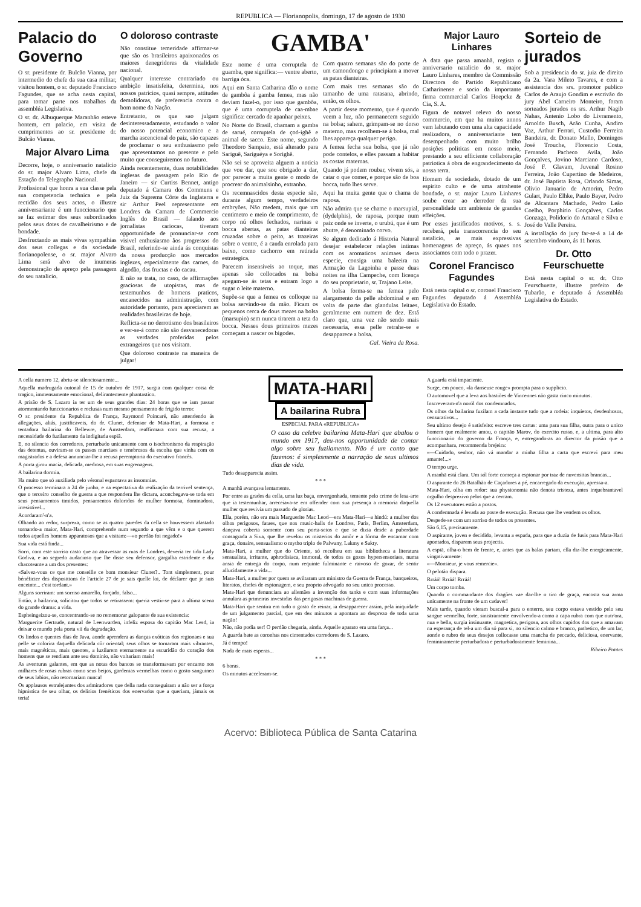REPUBLICA — Florianopolis, domingo, 17 de agosto de 1930
Palacio do Governo
O sr. presidente dr. Bulcão Vianna, por intermedio do chefe da sua casa militar, visitou hontem, o sr. deputado Francisco Fagundes, que se acha nesta capital, para tomar parte nos trabalhos da assembléa Legislativa.
O sr. dr. Albuquerque Maranhão esteve hontem, em palacio, em visita de cumprimentos ao sr. presidente dr. Bulcão Vianna.
Major Alvaro Lima
Decorre, hoje, o anniversario natalicio do sr. major Alvaro Lima, chefe da Estação do Telegrapho Nacional.
Profissional que honra a sua classe pela sua competencia technica e pela rectidão dos seus actos, o illustre anniversariante é um funccionario que se faz estimar dos seus subordinados pelos seus dotes de cavalheirismo e de bondade.
Desfructando as mais vivas sympathias dos seus collegas e da sociedade florianopolense, o sr. major Alvaro Lima será alvo de inumeras demonstração de apreço pela passagem do seu natalicio.
O doloroso contraste
Não constitue temeridade affirmar-se que são os brasileiros apaixonados os maiores denegridores da vitalidade nacional.
Qualquer interesse contrariado ou ambição insatisfeita, determina, nos nossos patricios, quasi sempre, attitudes demolidoras, de preferencia contra o bom nome da Nação.
Entretanto, os que sao julgam desinteressadamente, estudando o valor do nosso potencial economico e a marcha ascencional do paiz, são capazes de proclamar o seu enthusiasmo pelo que apresentamos no presente e pelo muito que conseguiremos no futuro.
Ainda recentemente, duas notabilidades inglesas de passagem pelo Rio de Janeiro — sir Curtiss Bennet, antigo deputado á Camara dos Communs e Juiz da Suprema Côrte da Inglaterra e sir Arthur Peel representante em Londres da Camara de Commercio Inglês do Brasil — falando aos jornalistas cariocas, tiveram opportunidade de pronunciar-se com visivel enthusiasmo ãos progressos do Brasil, referindo-se ainda ás conquistas da nossa producção nos mercados inglezes, especialmente das carnes, do algodão, das fructas e do cacau.
E não se trata, no caso, de affirmações graciosas de utopistas, mas de testemunhos de homens praticos, encanecidos na administração, com autoridade portanto, para apreciarem as realidades brasileiras de hoje.
Reflicta-se no derrotismo dos brasileiros e ver-se-á como não são desvanecedoras as verdades proferidas pelos extrangeiros que nos visitam.
Que doloroso contraste na maneira de julgar!
GAMBA'
Este nome é uma corruptela de guamba, que significa:— ventre aberto, barriga óca.
Aqui em Santa Catharina dão o nome de gambôa á gamba femea, mas não deviam fazel-o, por isso que gambôa, que é uma corruptela de caa-mbae significa: cercado de apanhar peixes.
No Norte do Brasil, chamam a gamba de sarué, corruptela de çoó-ighê e animal de sacco. Este nome, segundo Theodoro Sampaio, está alterado para Sariguê, Sariguéya e Sorighê.
Não sei se aproveita alguem a noticia que vou dar, que sou obrigado a dar, por parecer a muita gente o modo de procrear do animalsinho, extranho.
Os recemnascidos desta especie são, durante algum tempo, verdadeiros embryões. Não medem, mais que um centimetro e meio de comprimento, de corpo nú olhos fechados, narinas e bocca abertas, as patas dianteiras cruzadas sobre o peito, as trazeiras sobre o ventre, é a cauda enrolada para baixo, como cachorro em retirada estrategica.
Parecem insensiveis ao toque, mas apenas são collocados na bolsa apegam-se ás tetas e entram logo a sugar o leite materno.
Supõe-se que a femea os colloque na bolsa servindo-se da mão. Ficam os pequenos cerca de dous mezes na bolsa (marsupio) sem nunca tirarem a teta da bocca. Nesses dous primeiros mezes começam a nascer os bigodes.
Com quatro semanas são do porte de um camondongo e principiam a mover as patas dianteiras.
Com mais tres semanas são do tamanho de uma ratasana, abrindo, então, os olhos.
A partir desse momento, que é quando veem a luz, não permanecem seguido na bolsa; sahem, grimpam-se no dorso materno, mas recolhem-se á bolsa, mal lhes appareça qualquer perigo.
A femea fecha sua bolsa, que já não pode contelos, e elles passam a habitar as costas maternas.
Quando já podem roubar, vivem sós, a catar o que comer, e porque são de boa bocca, tudo lhes serve.
Aqui ha muita gente que o chama de raposa.
Não admira que se chame o marsupial, (dydelphis), de raposa, porque num paiz onde se inverte, o urubú, que é um abutre, é denominado corvo.
Se algum dedicado á Historia Natural desejar estabelecer relações intimas com os aromaticos animaes desta especie, consiga uma baleeira na Armação da Lagoinha e passe duas noites na ilha Campeche, com licença do seu proprietario, sr. Trajano Leite.
A bolsa forma-se na femea pelo alargamento da pelle abdominal e em volta de parte das glandulas leitaes, geralmente em numero de dez. Está claro que, uma vez não sendo mais necessaria, essa pelle retrahe-se e desapparece a bolsa.
Gal. Vieira da Rosa.
Major Lauro Linhares
A data que passa amanhã, regista o anniversario natalicio do sr. major Lauro Linhares, membro da Commissão Directora do Partido Republicano Catharinense e socio da importante firma commercial Carlos Hoepcke & Cia, S. A.
Figura de notavel relevo do nosso commercio, em que ha muitos annos vem labutando com uma alta capacidade realizadora, o anniversariante tem desempenhado com muito brilho posições politicas em nosso meio, prestando a seu efficiente collaboração patriotica á obra de engrandecimento da nossa terra.
Homem de sociedade, dotado de um espirito culto e de uma attrahente bondade, o sr. major Lauro Linhares soube crear ao derredor da sua personalidade um ambiente de grandes effeições.
Por esses justificados motivos, s. s. receberá, pela transcorrencia do seu natalicio, as mais expressivas homenagens de apreço, ás quaes nos associamos com todo o prazer.
Coronel Francisco Fagundes
Está nesta capital o sr. coronel Francisco Fagundes deputado á Assembléa Legislativa do Estado.
Sorteio de jurados
Sob a presidencia do sr. juiz de direito da 2a. Vara Mileto Tavares, e com a assistencia dos srs. promotor publico Carlos de Araujo Gondim e escrivão do jury Abel Carneiro Monteiro, foram sorteados jurados os srs. Arthur Nagib Nahas, Antenio Lobo do Livramento, Arnoldo Busch, Arão Cunha, Andiro Vaz, Arthur Ferrari, Custodio Ferreira Bandeira, dr. Donato Mello, Domingos José Trouche, Florencio Costa, Fernando Pacheco Avila, João Gonçalves, Jovino Marciano Cardoso, José F. Glavam, Juvenal Rosino Ferreira, João Cupertino de Medeiros, dr. José Baptista Rosa, Orlando Simas, Olivio Januario de Amorim, Pedro Gulart, Paulo Elhke, Paulo Bayer, Pedro de Alcantara Machado, Pedro Leão Coelho, Porphirio Gonçalves, Carlos Gonzaga, Polidorio do Amaral e Silva e José do Valle Pereira.
A installação do jury far-se-á a 14 de setembro vindouro, ás 11 horas.
Dr. Otto Feurschuette
Está nesta capital o sr. dr. Otto Feurschuette, illustre prefeito de Tubarão, e deputado á Assembléa Legislativa do Estado.
A cella numero 12, abriu-se silenciosamente...
Aquella madrugada outonal de 15 de outubro de 1917, surgia com qualquer coisa de tragico, immensamente emocional, delirantemente phantastico.
A prisão de S. Lazaro ia ter um de seus grandes dias: 24 horas que se iam passar atormentando funccionarios e reclusas num mesmo pensamento de frigido terror.
O sr. presidente da Republica de França, Raymond Poincaré, não attendendo ás allegações, aliás, justificaveis, do dr. Clunet, defensor de Mata-Hari, a formosa e tentadora bailarina do Bellewre, de Amsterdam, reaffirmara com sua recusa, a necessidade do fuzilamento da indigitada espiã.
E, no silencio dos corredores, perturbado unicamente com o isochronismo da respiração das detentas, ouviram-se os passos marciaes e tenebrosos da escolta que vinha com os magistrados e a defesa annunciar-lhe a recusa peremptoria do executivo francês.
A porta girou macia, delicada, medrosa, em suas engrenagens.
A bailarina dormia.
Ha muito que só auxiliada pelo véronal espantava as insomnias.
O processo terminara a 24 de junho, e na espectativa da realização da terrivel sentença, que o terceiro conselho de guerra a que respondera lhe dictara, aconchegava-se toda em seus pensamentos timidos, pensamentos doloridos de mulher formosa, dominadora, irresistivel...
Acordaram'-n'a.
Olhando ao redor, surpreza, como se as quatro paredes da cella se houvessem afastado tornando-a maior, Mata-Hari, comprehende num segundo a que vêm e o que querem todos aquelles homens apparatosos que a visitam:—«o perdão foi negado!»
Sua vida está finda...
Sorri, com este sorriso casto que ao atravessar as ruas de Londres, deveria ter tido Lady Godiva, e ao segredo audacioso que lhe disse seu defensor, gargalha estridente e diz chacoteante a um dos presentes:
«Salvez-vous ce que me conseille ce bom monsieur Clunet?.. Tont simplement, pour bénéficier des dispositions de l'article 27 de je sais quelle loi, de déclarer que je suis enceinte... c'est tordant.»
Alguns sorriram: um sorriso amarello, forçado, falso...
Então, a bailarina, solicitou que todos se retirassem: queria vestir-se para a ultima scena do grande drama: a vida.
Espheingeizou-se, concentrando-se no rememorar galopante de sua existencia:
Marguerite Gertrude, natural de Leenwarden, infeliz esposa do capitão Mac Lesd, ia deixar o mundo pela porta vii da degradação.
Os lindos e quentes dias de Java, aonde aprendera as danças exóticas dos regionaes e sua pelle se colorira daquella delicada côr oriental; seus olhos se tornaram mais vibrantes, mais magnéticos, mais quentes, a luzilarem eternamente na escuridão do coração dos homens que se rendiam ante seu dominio, não voltariam mais!
As aventuras galantes, em que as notas dos bancos se transformavam por encanto nos milhares de rosas rubras como seus beijos, gardenias vermelhas como o gosto sanguineo de seus labios, não retornariam nunca!
Os applausos estralejantes dos admiradores que della nada conseguiram a não ser a força hipnistica de seu olhar, os delirios frenéticos dos enervados que a queriam, jámais os teria!
MATA-HARI A bailarina Rubra
ESPECIAL PARA «REPUBLICA»
O caso da celebre bailarina Mata-Hari que abalou o mundo em 1917, deu-nos opportunidade de contar algo sobre seu fuzilamento. Não é um conto que fazemos: é simplesmente a narração de seus ultimos dias de vida.
Tudo desapparecia assim.
* * *
A manhã avançava lentamente.
Por entre as grades da cella, uma luz baça, envergonhada, temente pelo crime de lesa-arte que ia testemunhar, arreceiava-se em offender com sua presença a memoria daquella mulher que revivia um passado de glorias.
Ella, porém, não era mais Marguerite Mac Leod—era Mata-Hari—a hindú: a mulher dos olhos perigosos, fataes, que nos music-halls de Londres, Paris, Berlim, Amsterdam, dançava coberta somente com seu porta-seios e que se dizia desde a puberdade consagrada a Siva, que lhe revelou os misterios do amôr e a fórma de encarnar com graça, donaire, sensualismo o mytho triplo de Palwany, Lakmy e Sakty.
Mata-Hari, a mulher que do Oriente, só recolheu em sua bibliotheca a literatura sensualista, irritante, aphrodisiaca, immoral, de todos os gozos hypersensoriaes, numa ansia de entrega do corpo, num requinte fulminante e raivoso de gozar, de sentir allucidamente a vida...
Mata-Hari, a mulher por quem se aviltaram um ministro da Guerra de França, banqueiros, literatos, chefes de espionagem, e seu proprio advogado no seu unico processo.
Mata-Hari que denunciara ao allemães a invenção dos tanks e com suas informações annulara as primeiras investidas das perigosas machinas de guerra.
Mata-Hari que sentira em tudo o gosto de reinar, ia desapparecer assim, pela iniquidade de um julgamento parcial, que em dez minutos a apontara ao desprezo de toda uma nação!
Não, não podia ser! O perdão chegaria, ainda. Aquelle aparato era uma farça...
A guarda bate as coronhas nos cimentados corredores de S. Lazaro.
Já é tempo!
Nada de mais esperas...
* * *
6 horas.
Os minutos acceleram-se.
A guarda está impaciente.
Surge, em pouco, «la danseuse rouge» prompta para o supplicio.
O automovel que a leva aos bastiões de Vincennes não gasta cinco minutos.
Inscreveram-n'a noról dos condemnados.
Os olhos da bailarina fuzilam a cada instante tudo que a rodeia: inquietos, desdenhosos, censurativos...
Seu ultimo desejo é satisfeito: escreve tres cartas: uma para sua filha, outra para o unico homem que realmente amou, o capitão Marov, do exercito russo, e, a ultima, para alto funccionario do governo da França, e, entregando-as ao director da prisão que a acompanhara, recommenda brejeira:
«—Cuidado, senhor, não vá mandar a minha filha a carta que escrevi para meu amante!...»
O tempo urge.
A manhã está clara. Um sól forte começa a espionar por traz de nuvensitas brancas...
O aspirante do 26 Batalhão de Caçadores a pé, encarregado da execução, apressa-a.
Mata-Hari, olha em redor: sua physionomia não denota tristeza, antes inquebrantavel orgulho desprezivo pelos que a cercam.
Os 12 executores estão a postos.
A condemnada é levada ao poste de execução. Recusa que lhe vendem os olhos.
Despede-se com um sorriso de todos os presentes.
São 6,15, precisamente.
O aspirante, joven e decidido, levanta a espada, para que a duzia de fusis para Mata-Hari apontados, disparem seus projectis.
A espiã, olha-o bem de frente, e, antes que as balas partam, ella diz-lhe energicamente, vingativamente:
«—Monsieur, je vous remercie».
O pelotão dispara.
Rrráá! Rrráá! Rrráá!
Um corpo tomba.
Quando o commandante dos dragões vae dar-lhe o tiro de graça, encosta sua arma unicamente na fronte de um cadaver!
Mais tarde, quando vieram buscal-a para o enterro, seu corpo estava vestido pelo seu sangue vermelho, forte, sinistramente envolvendo-a como a capa rubra com que outr'ora, nua e bella, surgia insinuante, magnetica, perigosa, aos olhos cupidos dos que a amavam na esperança de tel-a um dia só para si, no silencio calmo e branco, pathetico, de um lar, aonde o rubro de seus desejos collocasse uma mancha de peccado, deliciosa, enervante, femininamente perturbadora e perturbadoramente feminina...
Ribeiro Pontes
Acervo: Biblioteca Pública de Santa Catarina